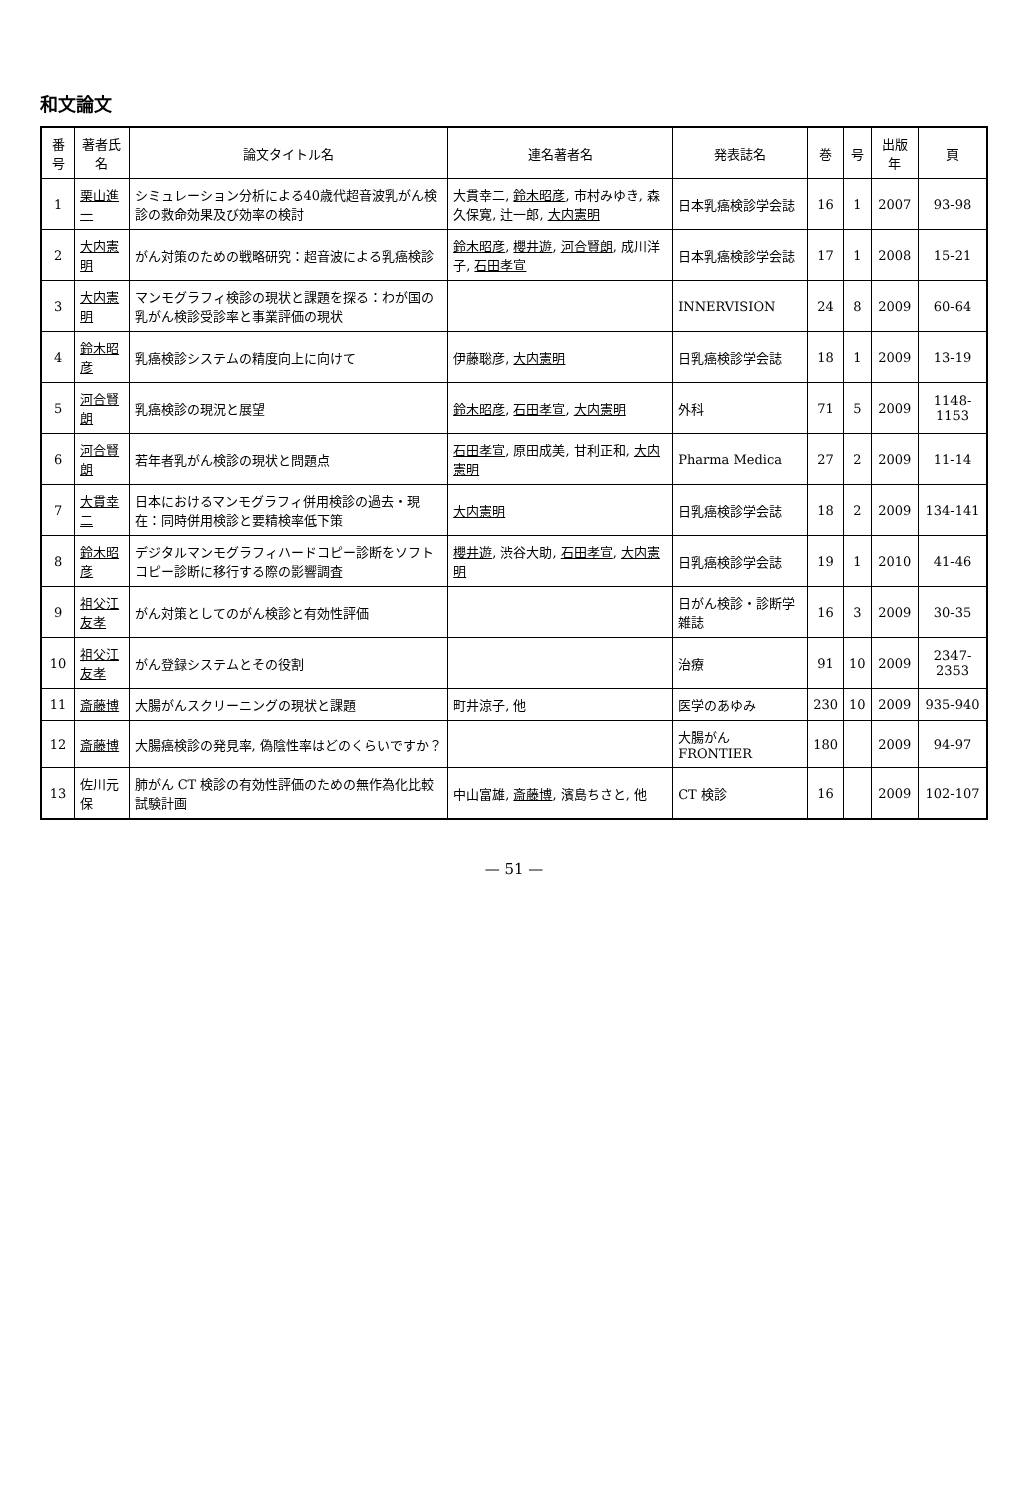和文論文
| 番号 | 著者氏名 | 論文タイトル名 | 連名著者名 | 発表誌名 | 巻 | 号 | 出版年 | 頁 |
| --- | --- | --- | --- | --- | --- | --- | --- | --- |
| 1 | 栗山進一 | シミュレーション分析による40歳代超音波乳がん検診の救命効果及び効率の検討 | 大貫幸二, 鈴木昭彦 , 市村みゆき, 森久保寛, 辻一郎, 大内憲明 | 日本乳癌検診学会誌 | 16 | 1 | 2007 | 93-98 |
| 2 | 大内憲明 | がん対策のための戦略研究：超音波による乳癌検診 | 鈴木昭彦 , 櫻井遊 , 河合賢朗 , 成川洋子, 石田孝宣 | 日本乳癌検診学会誌 | 17 | 1 | 2008 | 15-21 |
| 3 | 大内憲明 | マンモグラフィ検診の現状と課題を探る：わが国の乳がん検診受診率と事業評価の現状 | | INNERVISION | 24 | 8 | 2009 | 60-64 |
| 4 | 鈴木昭彦 | 乳癌検診システムの精度向上に向けて | 伊藤聡彦, 大内憲明 | 日乳癌検診学会誌 | 18 | 1 | 2009 | 13-19 |
| 5 | 河合賢朗 | 乳癌検診の現況と展望 | 鈴木昭彦 , 石田孝宣 , 大内憲明 | 外科 | 71 | 5 | 2009 | 1148-1153 |
| 6 | 河合賢朗 | 若年者乳がん検診の現状と問題点 | 石田孝宣 , 原田成美, 甘利正和, 大内憲明 | Pharma Medica | 27 | 2 | 2009 | 11-14 |
| 7 | 大貫幸二 | 日本におけるマンモグラフィ併用検診の過去・現在：同時併用検診と要精検率低下策 | 大内憲明 | 日乳癌検診学会誌 | 18 | 2 | 2009 | 134-141 |
| 8 | 鈴木昭彦 | デジタルマンモグラフィハードコピー診断をソフトコピー診断に移行する際の影響調査 | 櫻井遊 , 渋谷大助, 石田孝宣 , 大内憲明 | 日乳癌検診学会誌 | 19 | 1 | 2010 | 41-46 |
| 9 | 祖父江友孝 | がん対策としてのがん検診と有効性評価 | | 日がん検診・診断学雑誌 | 16 | 3 | 2009 | 30-35 |
| 10 | 祖父江友孝 | がん登録システムとその役割 | | 治療 | 91 | 10 | 2009 | 2347-2353 |
| 11 | 斎藤博 | 大腸がんスクリーニングの現状と課題 | 町井涼子, 他 | 医学のあゆみ | 230 | 10 | 2009 | 935-940 |
| 12 | 斎藤博 | 大腸癌検診の発見率, 偽陰性率はどのくらいですか？ | | 大腸がん FRONTIER | 180 | | 2009 | 94-97 |
| 13 | 佐川元保 | 肺がん CT 検診の有効性評価のための無作為化比較試験計画 | 中山富雄, 斎藤博 , 濱島ちさと, 他 | CT 検診 | 16 | | 2009 | 102-107 |
— 51 —